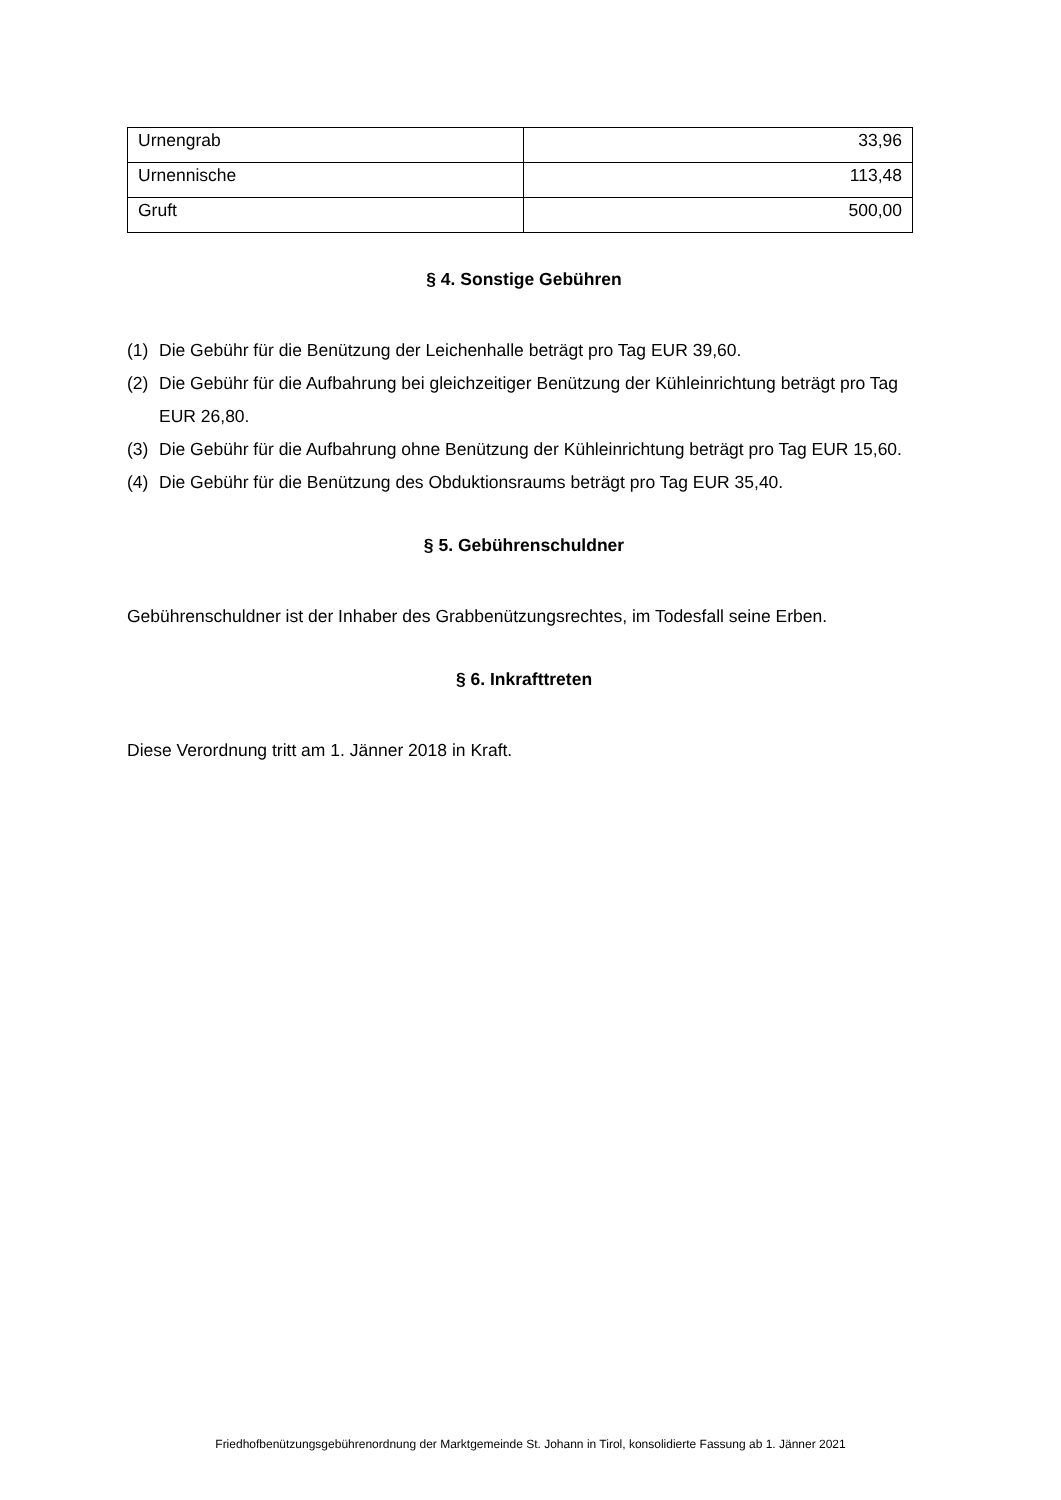| Urnengrab | 33,96 |
| Urnennische | 113,48 |
| Gruft | 500,00 |
§ 4. Sonstige Gebühren
(1) Die Gebühr für die Benützung der Leichenhalle beträgt pro Tag EUR 39,60.
(2) Die Gebühr für die Aufbahrung bei gleichzeitiger Benützung der Kühleinrichtung beträgt pro Tag EUR 26,80.
(3) Die Gebühr für die Aufbahrung ohne Benützung der Kühleinrichtung beträgt pro Tag EUR 15,60.
(4) Die Gebühr für die Benützung des Obduktionsraums beträgt pro Tag EUR 35,40.
§ 5. Gebührenschuldner
Gebührenschuldner ist der Inhaber des Grabbenützungsrechtes, im Todesfall seine Erben.
§ 6. Inkrafttreten
Diese Verordnung tritt am 1. Jänner 2018 in Kraft.
Friedhofbenützungsgebührenordnung der Marktgemeinde St. Johann in Tirol, konsolidierte Fassung ab 1. Jänner 2021